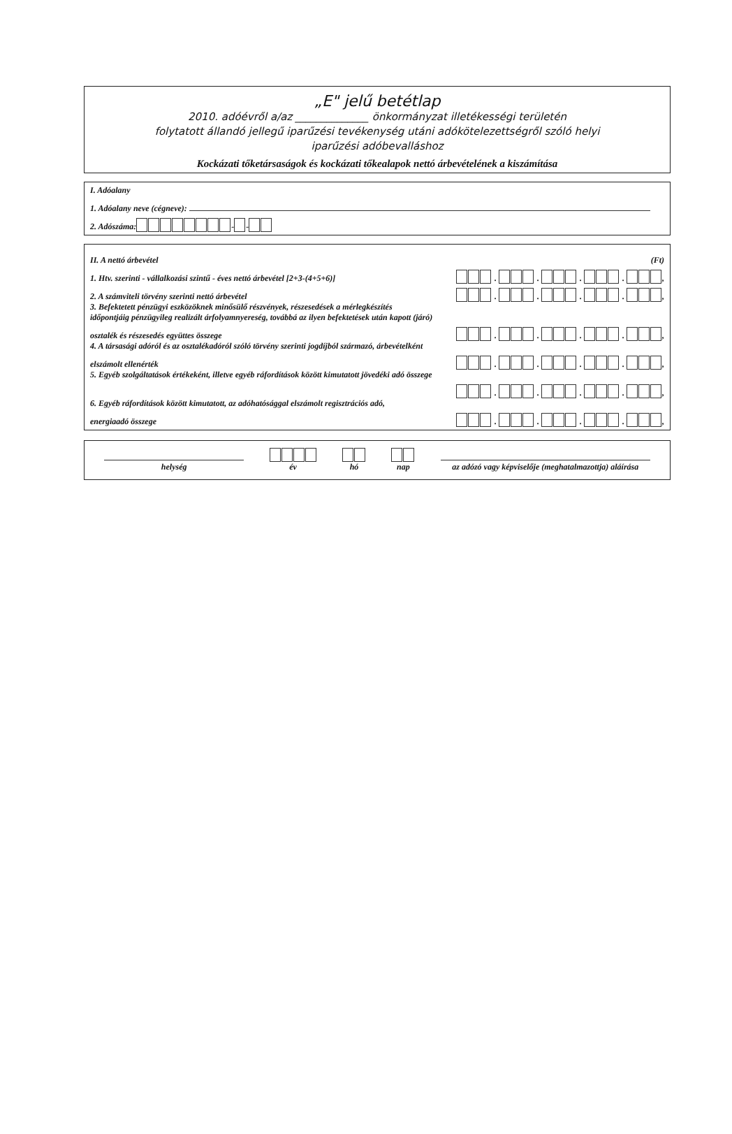„E" jelű betétlap
2010. adóévről a/az ______________ önkormányzat illetékességi területén
folytatott állandó jellegű iparűzési tevékenység utáni adókötelezettségről szóló helyi
iparűzési adóbevalláshoz
Kockázati tőketársaságok és kockázati tőkealapok nettó árbevételének a kiszámítása
I. Adóalany
1. Adóalany neve (cégneve):
2. Adószáma: - -
II. A nettó árbevétel (Ft)
1. Htv. szerinti - vállalkozási szintű - éves nettó árbevétel [2+3-(4+5+6)] . . . . ,
2. A számviteli törvény szerinti nettó árbevétel . . . . ,
3. Befektetett pénzügyi eszközöknek minősülő részvények, részesedések a mérlegkészítés
időpontjáig pénzügyileg realizált árfolyamnyereség, továbbá az ilyen befektetések után kapott (járó)
osztalék és részesedés együttes összege . . . . ,
4. A társasági adóról és az osztalékadóról szóló törvény szerinti jogdíjból származó, árbevételként
elszámolt ellenérték . . . . ,
5. Egyéb szolgáltatások értékeként, illetve egyéb ráfordítások között kimutatott jövedéki adó összege
. . . . ,
6. Egyéb ráfordítások között kimutatott, az adóhatósággal elszámolt regisztrációs adó,
energiaadó összege . . . . ,
helység
év
hó
nap
az adózó vagy képviselője (meghatalmazottja) aláírása